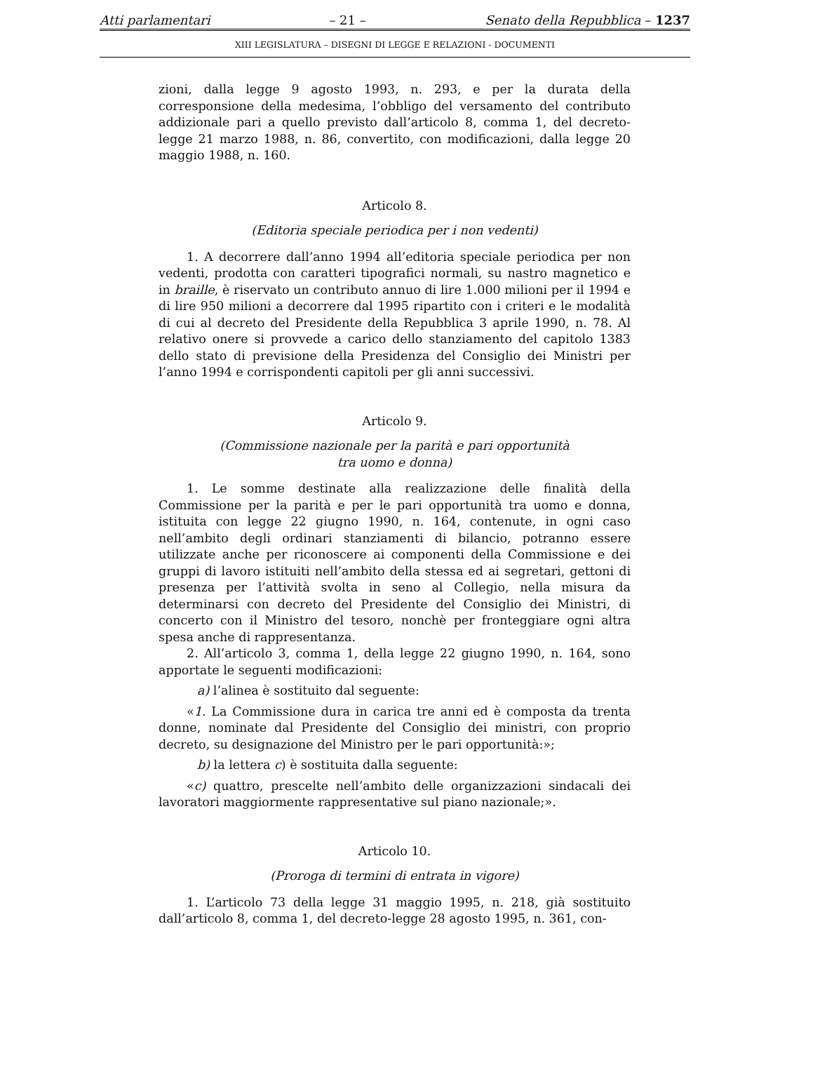Atti parlamentari – 21 – Senato della Repubblica – 1237
XIII LEGISLATURA – DISEGNI DI LEGGE E RELAZIONI - DOCUMENTI
zioni, dalla legge 9 agosto 1993, n. 293, e per la durata della corresponsione della medesima, l’obbligo del versamento del contributo addizionale pari a quello previsto dall’articolo 8, comma 1, del decreto-legge 21 marzo 1988, n. 86, convertito, con modificazioni, dalla legge 20 maggio 1988, n. 160.
Articolo 8.
(Editoria speciale periodica per i non vedenti)
1. A decorrere dall’anno 1994 all’editoria speciale periodica per non vedenti, prodotta con caratteri tipografici normali, su nastro magnetico e in braille, è riservato un contributo annuo di lire 1.000 milioni per il 1994 e di lire 950 milioni a decorrere dal 1995 ripartito con i criteri e le modalità di cui al decreto del Presidente della Repubblica 3 aprile 1990, n. 78. Al relativo onere si provvede a carico dello stanziamento del capitolo 1383 dello stato di previsione della Presidenza del Consiglio dei Ministri per l’anno 1994 e corrispondenti capitoli per gli anni successivi.
Articolo 9.
(Commissione nazionale per la parità e pari opportunità
tra uomo e donna)
1. Le somme destinate alla realizzazione delle finalità della Commissione per la parità e per le pari opportunità tra uomo e donna, istituita con legge 22 giugno 1990, n. 164, contenute, in ogni caso nell’ambito degli ordinari stanziamenti di bilancio, potranno essere utilizzate anche per riconoscere ai componenti della Commissione e dei gruppi di lavoro istituiti nell’ambito della stessa ed ai segretari, gettoni di presenza per l’attività svolta in seno al Collegio, nella misura da determinarsi con decreto del Presidente del Consiglio dei Ministri, di concerto con il Ministro del tesoro, nonchè per fronteggiare ogni altra spesa anche di rappresentanza.
2. All’articolo 3, comma 1, della legge 22 giugno 1990, n. 164, sono apportate le seguenti modificazioni:
a) l’alinea è sostituito dal seguente:
«1. La Commissione dura in carica tre anni ed è composta da trenta donne, nominate dal Presidente del Consiglio dei ministri, con proprio decreto, su designazione del Ministro per le pari opportunità:»;
b) la lettera c) è sostituita dalla seguente:
«c) quattro, prescelte nell’ambito delle organizzazioni sindacali dei lavoratori maggiormente rappresentative sul piano nazionale;».
Articolo 10.
(Proroga di termini di entrata in vigore)
1. L’articolo 73 della legge 31 maggio 1995, n. 218, già sostituito dall’articolo 8, comma 1, del decreto-legge 28 agosto 1995, n. 361, con-